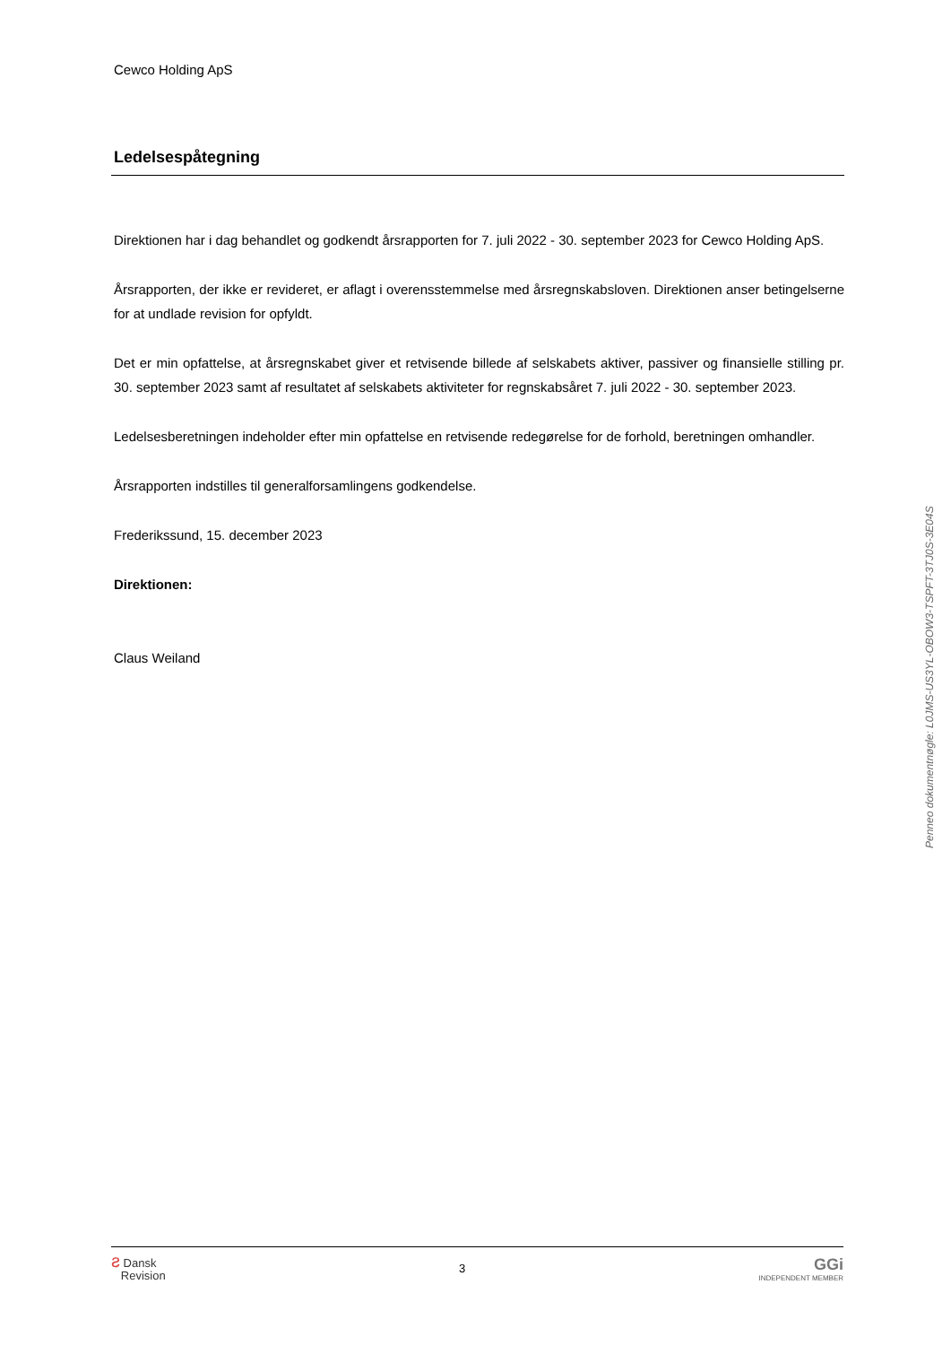Cewco Holding ApS
Ledelsespåtegning
Direktionen har i dag behandlet og godkendt årsrapporten for 7. juli 2022 - 30. september 2023 for Cewco Holding ApS.
Årsrapporten, der ikke er revideret, er aflagt i overensstemmelse med årsregnskabsloven. Direktionen anser betingelserne for at undlade revision for opfyldt.
Det er min opfattelse, at årsregnskabet giver et retvisende billede af selskabets aktiver, passiver og finansielle stilling pr. 30. september 2023 samt af resultatet af selskabets aktiviteter for regnskabsåret 7. juli 2022 - 30. september 2023.
Ledelsesberetningen indeholder efter min opfattelse en retvisende redegørelse for de forhold, beretningen omhandler.
Årsrapporten indstilles til generalforsamlingens godkendelse.
Frederikssund, 15. december 2023
Direktionen:
Claus Weiland
Penneo dokumentnøgle: L0JMS-US3YL-OBOW3-TSPFT-3TJ0S-3E04S
ƨ Dansk
Revision
3
GGi
INDEPENDENT MEMBER